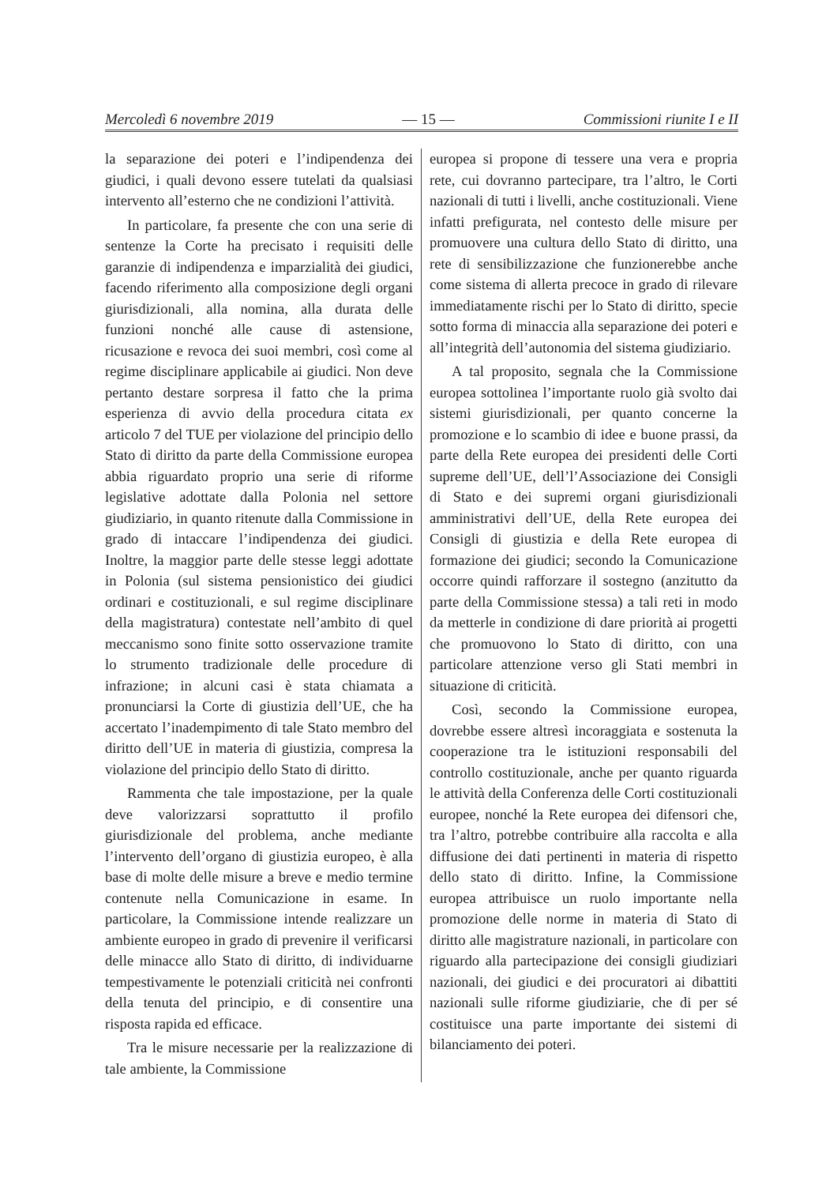Mercoledì 6 novembre 2019 — 15 — Commissioni riunite I e II
la separazione dei poteri e l’indipendenza dei giudici, i quali devono essere tutelati da qualsiasi intervento all’esterno che ne condizioni l’attività.
In particolare, fa presente che con una serie di sentenze la Corte ha precisato i requisiti delle garanzie di indipendenza e imparzialità dei giudici, facendo riferimento alla composizione degli organi giurisdizionali, alla nomina, alla durata delle funzioni nonché alle cause di astensione, ricusazione e revoca dei suoi membri, così come al regime disciplinare applicabile ai giudici. Non deve pertanto destare sorpresa il fatto che la prima esperienza di avvio della procedura citata ex articolo 7 del TUE per violazione del principio dello Stato di diritto da parte della Commissione europea abbia riguardato proprio una serie di riforme legislative adottate dalla Polonia nel settore giudiziario, in quanto ritenute dalla Commissione in grado di intaccare l’indipendenza dei giudici. Inoltre, la maggior parte delle stesse leggi adottate in Polonia (sul sistema pensionistico dei giudici ordinari e costituzionali, e sul regime disciplinare della magistratura) contestate nell’ambito di quel meccanismo sono finite sotto osservazione tramite lo strumento tradizionale delle procedure di infrazione; in alcuni casi è stata chiamata a pronunciarsi la Corte di giustizia dell’UE, che ha accertato l’inadempimento di tale Stato membro del diritto dell’UE in materia di giustizia, compresa la violazione del principio dello Stato di diritto.
Rammenta che tale impostazione, per la quale deve valorizzarsi soprattutto il profilo giurisdizionale del problema, anche mediante l’intervento dell’organo di giustizia europeo, è alla base di molte delle misure a breve e medio termine contenute nella Comunicazione in esame. In particolare, la Commissione intende realizzare un ambiente europeo in grado di prevenire il verificarsi delle minacce allo Stato di diritto, di individuarne tempestivamente le potenziali criticità nei confronti della tenuta del principio, e di consentire una risposta rapida ed efficace.
Tra le misure necessarie per la realizzazione di tale ambiente, la Commissione
europea si propone di tessere una vera e propria rete, cui dovranno partecipare, tra l’altro, le Corti nazionali di tutti i livelli, anche costituzionali. Viene infatti prefigurata, nel contesto delle misure per promuovere una cultura dello Stato di diritto, una rete di sensibilizzazione che funzionerebbe anche come sistema di allerta precoce in grado di rilevare immediatamente rischi per lo Stato di diritto, specie sotto forma di minaccia alla separazione dei poteri e all’integrità dell’autonomia del sistema giudiziario.
A tal proposito, segnala che la Commissione europea sottolinea l’importante ruolo già svolto dai sistemi giurisdizionali, per quanto concerne la promozione e lo scambio di idee e buone prassi, da parte della Rete europea dei presidenti delle Corti supreme dell’UE, dell’l’Associazione dei Consigli di Stato e dei supremi organi giurisdizionali amministrativi dell’UE, della Rete europea dei Consigli di giustizia e della Rete europea di formazione dei giudici; secondo la Comunicazione occorre quindi rafforzare il sostegno (anzitutto da parte della Commissione stessa) a tali reti in modo da metterle in condizione di dare priorità ai progetti che promuovono lo Stato di diritto, con una particolare attenzione verso gli Stati membri in situazione di criticità.
Così, secondo la Commissione europea, dovrebbe essere altresì incoraggiata e sostenuta la cooperazione tra le istituzioni responsabili del controllo costituzionale, anche per quanto riguarda le attività della Conferenza delle Corti costituzionali europee, nonché la Rete europea dei difensori che, tra l’altro, potrebbe contribuire alla raccolta e alla diffusione dei dati pertinenti in materia di rispetto dello stato di diritto. Infine, la Commissione europea attribuisce un ruolo importante nella promozione delle norme in materia di Stato di diritto alle magistrature nazionali, in particolare con riguardo alla partecipazione dei consigli giudiziari nazionali, dei giudici e dei procuratori ai dibattiti nazionali sulle riforme giudiziarie, che di per sé costituisce una parte importante dei sistemi di bilanciamento dei poteri.